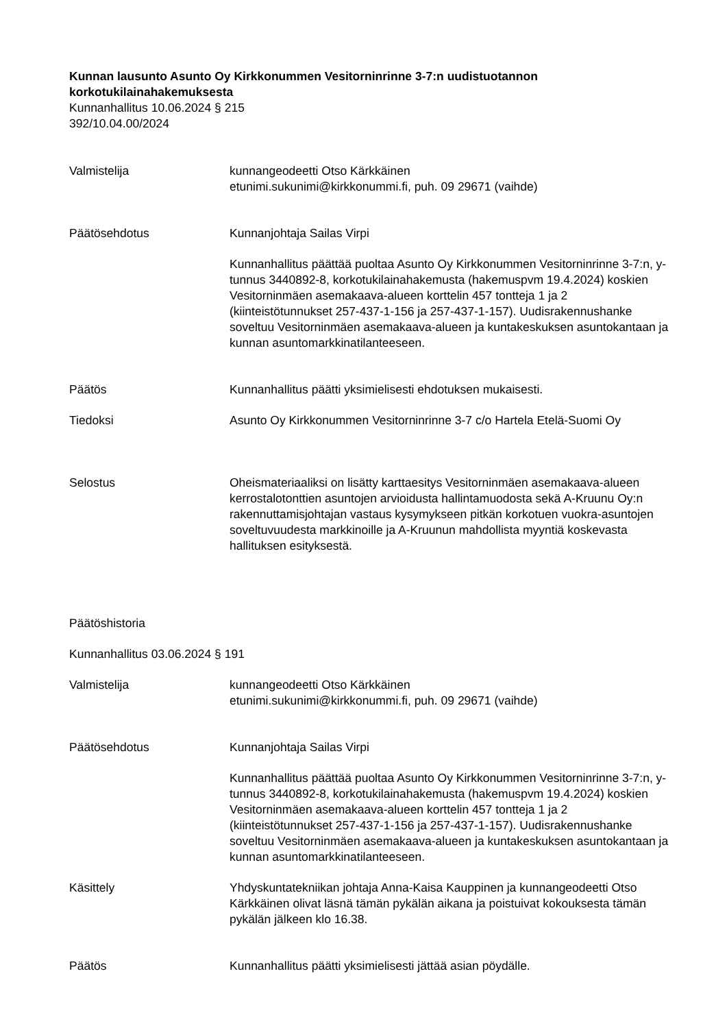Kunnan lausunto Asunto Oy Kirkkonummen Vesitorninrinne 3-7:n uudistuotannon korkotukilainahakemuksesta
Kunnanhallitus 10.06.2024 § 215
392/10.04.00/2024
Valmistelija kunnangeodeetti Otso Kärkkäinen
etunimi.sukunimi@kirkkonummi.fi, puh. 09 29671 (vaihde)
Päätösehdotus Kunnanjohtaja Sailas Virpi
Kunnanhallitus päättää puoltaa Asunto Oy Kirkkonummen Vesitorninrinne 3-7:n, y-tunnus 3440892-8, korkotukilainahakemusta (hakemuspvm 19.4.2024) koskien Vesitorninmäen asemakaava-alueen korttelin 457 tontteja 1 ja 2 (kiinteistötunnukset 257-437-1-156 ja 257-437-1-157). Uudisrakennushanke soveltuu Vesitorninmäen asemakaava-alueen ja kuntakeskuksen asuntokantaan ja kunnan asuntomarkkinatilanteeseen.
Päätös Kunnanhallitus päätti yksimielisesti ehdotuksen mukaisesti.
Tiedoksi Asunto Oy Kirkkonummen Vesitorninrinne 3-7 c/o Hartela Etelä-Suomi Oy
Selostus Oheismateriaaliksi on lisätty karttaesitys Vesitorninmäen asemakaava-alueen kerrostalotonttien asuntojen arvioidusta hallintamuodosta sekä A-Kruunu Oy:n rakennuttamisjohtajan vastaus kysymykseen pitkän korkotuen vuokra-asuntojen soveltuvuudesta markkinoille ja A-Kruunun mahdollista myyntiä koskevasta hallituksen esityksestä.
Päätöshistoria
Kunnanhallitus 03.06.2024 § 191
Valmistelija kunnangeodeetti Otso Kärkkäinen
etunimi.sukunimi@kirkkonummi.fi, puh. 09 29671 (vaihde)
Päätösehdotus Kunnanjohtaja Sailas Virpi
Kunnanhallitus päättää puoltaa Asunto Oy Kirkkonummen Vesitorninrinne 3-7:n, y-tunnus 3440892-8, korkotukilainahakemusta (hakemuspvm 19.4.2024) koskien Vesitorninmäen asemakaava-alueen korttelin 457 tontteja 1 ja 2 (kiinteistötunnukset 257-437-1-156 ja 257-437-1-157). Uudisrakennushanke soveltuu Vesitorninmäen asemakaava-alueen ja kuntakeskuksen asuntokantaan ja kunnan asuntomarkkinatilanteeseen.
Käsittely Yhdyskuntatekniikan johtaja Anna-Kaisa Kauppinen ja kunnangeodeetti Otso Kärkkäinen olivat läsnä tämän pykälän aikana ja poistuivat kokouksesta tämän pykälän jälkeen klo 16.38.
Päätös Kunnanhallitus päätti yksimielisesti jättää asian pöydälle.